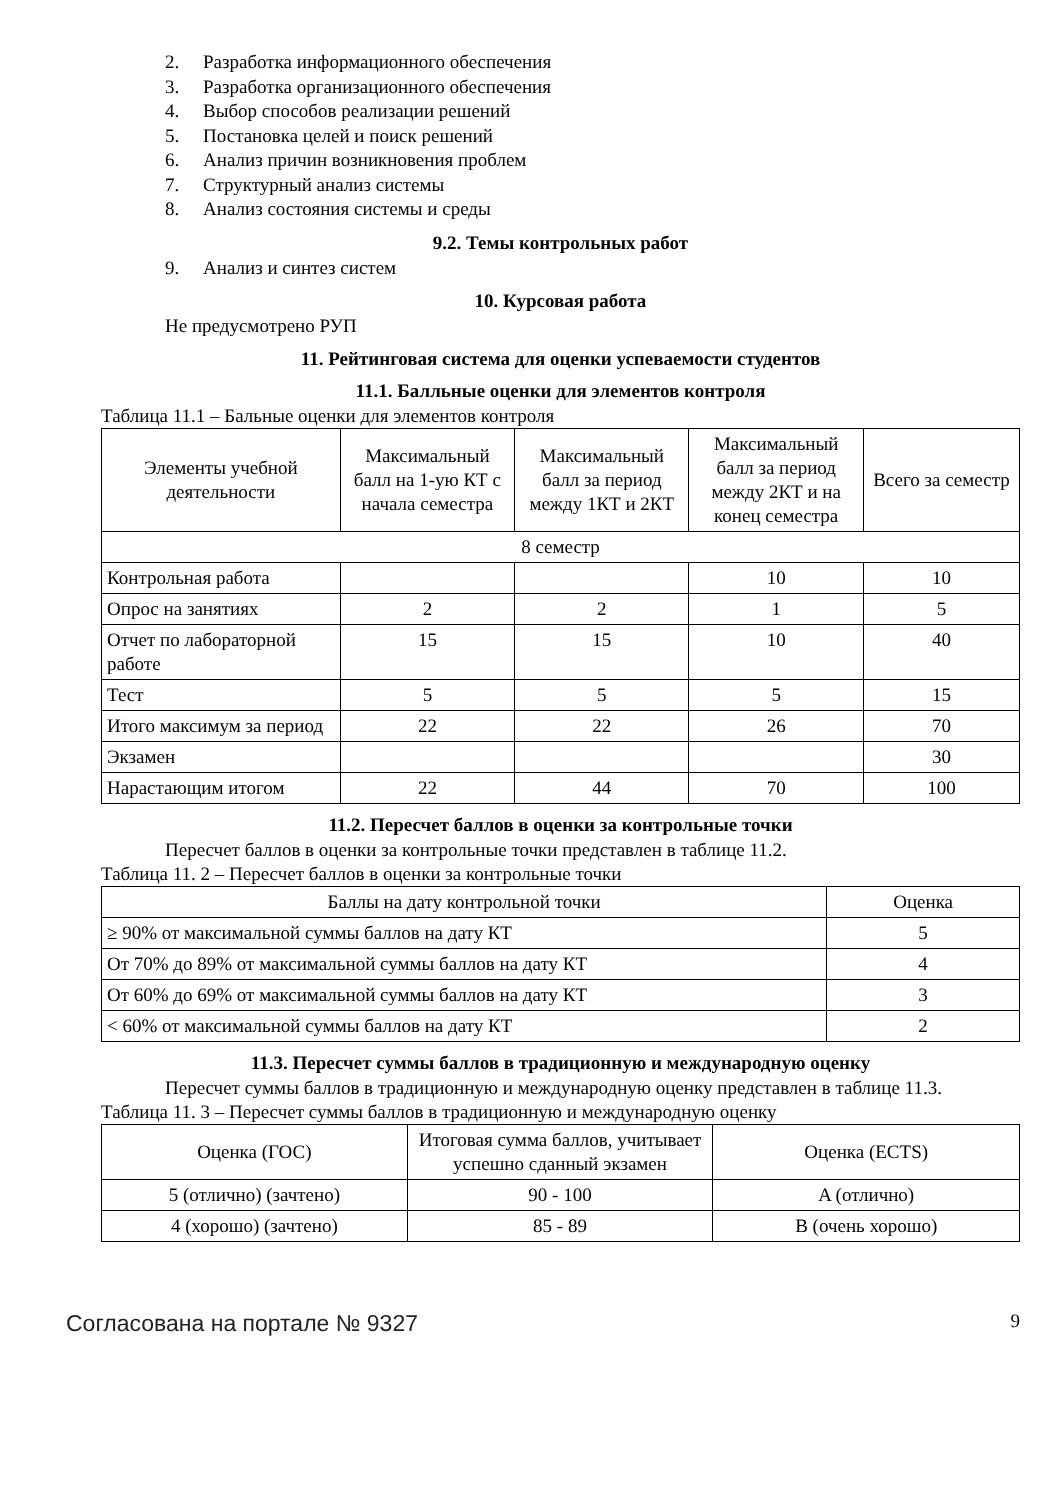2. Разработка информационного обеспечения
3. Разработка организационного обеспечения
4. Выбор способов реализации решений
5. Постановка целей и поиск решений
6. Анализ причин возникновения проблем
7. Структурный анализ системы
8. Анализ состояния системы и среды
9.2. Темы контрольных работ
9. Анализ и синтез систем
10. Курсовая работа
Не предусмотрено РУП
11. Рейтинговая система для оценки успеваемости студентов
11.1. Балльные оценки для элементов контроля
Таблица 11.1 – Бальные оценки для элементов контроля
| Элементы учебной деятельности | Максимальный балл на 1-ую КТ с начала семестра | Максимальный балл за период между 1КТ и 2КТ | Максимальный балл за период между 2КТ и на конец семестра | Всего за семестр |
| --- | --- | --- | --- | --- |
| 8 семестр | | | | |
| Контрольная работа | | | 10 | 10 |
| Опрос на занятиях | 2 | 2 | 1 | 5 |
| Отчет по лабораторной работе | 15 | 15 | 10 | 40 |
| Тест | 5 | 5 | 5 | 15 |
| Итого максимум за период | 22 | 22 | 26 | 70 |
| Экзамен | | | | 30 |
| Нарастающим итогом | 22 | 44 | 70 | 100 |
11.2. Пересчет баллов в оценки за контрольные точки
Пересчет баллов в оценки за контрольные точки представлен в таблице 11.2.
Таблица 11. 2 – Пересчет баллов в оценки за контрольные точки
| Баллы на дату контрольной точки | Оценка |
| --- | --- |
| ≥ 90% от максимальной суммы баллов на дату КТ | 5 |
| От 70% до 89% от максимальной суммы баллов на дату КТ | 4 |
| От 60% до 69% от максимальной суммы баллов на дату КТ | 3 |
| < 60% от максимальной суммы баллов на дату КТ | 2 |
11.3. Пересчет суммы баллов в традиционную и международную оценку
Пересчет суммы баллов в традиционную и международную оценку представлен в таблице 11.3.
Таблица 11. 3 – Пересчет суммы баллов в традиционную и международную оценку
| Оценка (ГОС) | Итоговая сумма баллов, учитывает успешно сданный экзамен | Оценка (ECTS) |
| --- | --- | --- |
| 5 (отлично) (зачтено) | 90 - 100 | A (отлично) |
| 4 (хорошо) (зачтено) | 85 - 89 | B (очень хорошо) |
Согласована на портале № 9327 9